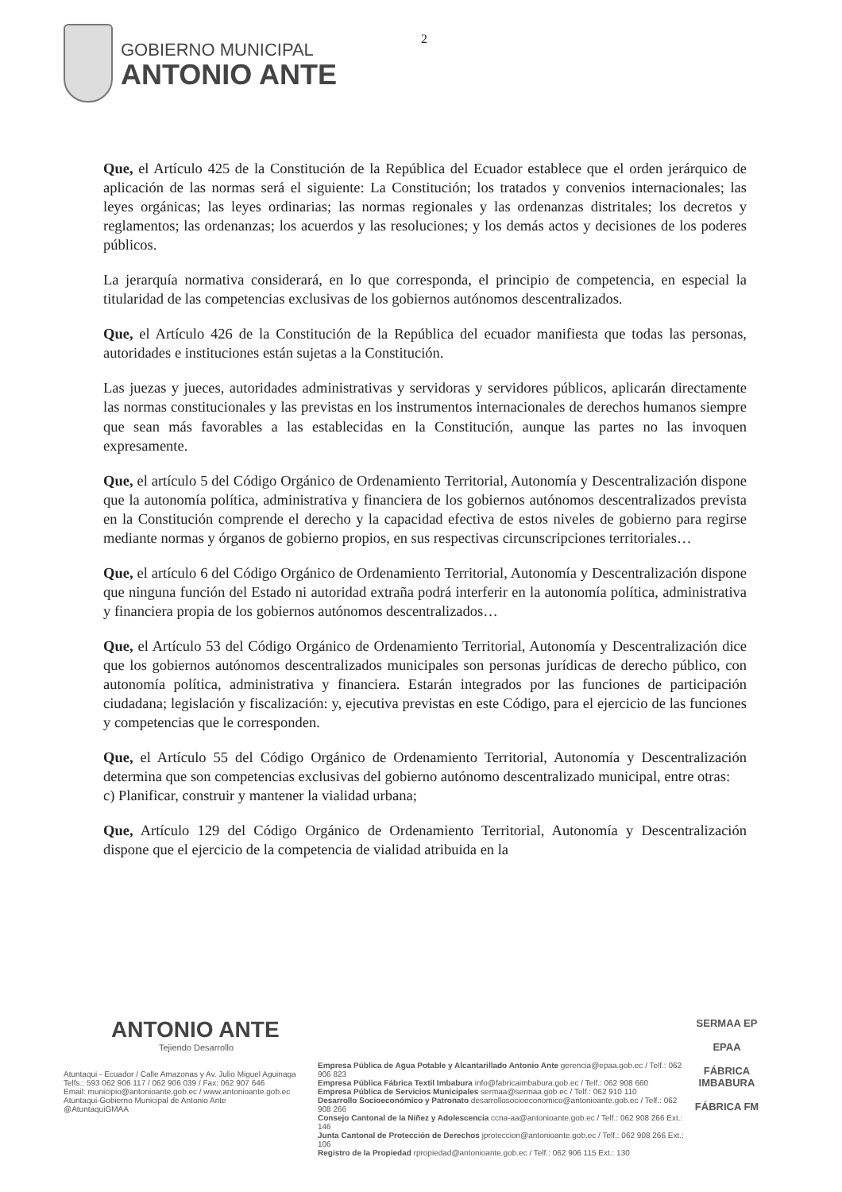GOBIERNO MUNICIPAL
ANTONIO ANTE
2
Que, el Artículo 425 de la Constitución de la República del Ecuador establece que el orden jerárquico de aplicación de las normas será el siguiente: La Constitución; los tratados y convenios internacionales; las leyes orgánicas; las leyes ordinarias; las normas regionales y las ordenanzas distritales; los decretos y reglamentos; las ordenanzas; los acuerdos y las resoluciones; y los demás actos y decisiones de los poderes públicos.
La jerarquía normativa considerará, en lo que corresponda, el principio de competencia, en especial la titularidad de las competencias exclusivas de los gobiernos autónomos descentralizados.
Que, el Artículo 426 de la Constitución de la República del ecuador manifiesta que todas las personas, autoridades e instituciones están sujetas a la Constitución.
Las juezas y jueces, autoridades administrativas y servidoras y servidores públicos, aplicarán directamente las normas constitucionales y las previstas en los instrumentos internacionales de derechos humanos siempre que sean más favorables a las establecidas en la Constitución, aunque las partes no las invoquen expresamente.
Que, el artículo 5 del Código Orgánico de Ordenamiento Territorial, Autonomía y Descentralización dispone que la autonomía política, administrativa y financiera de los gobiernos autónomos descentralizados prevista en la Constitución comprende el derecho y la capacidad efectiva de estos niveles de gobierno para regirse mediante normas y órganos de gobierno propios, en sus respectivas circunscripciones territoriales…
Que, el artículo 6 del Código Orgánico de Ordenamiento Territorial, Autonomía y Descentralización dispone que ninguna función del Estado ni autoridad extraña podrá interferir en la autonomía política, administrativa y financiera propia de los gobiernos autónomos descentralizados…
Que, el Artículo 53 del Código Orgánico de Ordenamiento Territorial, Autonomía y Descentralización dice que los gobiernos autónomos descentralizados municipales son personas jurídicas de derecho público, con autonomía política, administrativa y financiera. Estarán integrados por las funciones de participación ciudadana; legislación y fiscalización: y, ejecutiva previstas en este Código, para el ejercicio de las funciones y competencias que le corresponden.
Que, el Artículo 55 del Código Orgánico de Ordenamiento Territorial, Autonomía y Descentralización determina que son competencias exclusivas del gobierno autónomo descentralizado municipal, entre otras:
c) Planificar, construir y mantener la vialidad urbana;
Que, Artículo 129 del Código Orgánico de Ordenamiento Territorial, Autonomía y Descentralización dispone que el ejercicio de la competencia de vialidad atribuida en la
ANTONIO ANTE
Tejiendo Desarrollo
Atuntaqui - Ecuador / Calle Amazonas y Av. Julio Miguel Aguinaga
Telfs.: 593 062 906 117 / 062 906 039 / Fax: 062 907 646
Email: municipio@antonioante.gob.ec / www.antonioante.gob.ec
Atuntaqui-Gobierno Municipal de Antonio Ante
@AtuntaquiGMAA
Empresa Pública de Agua Potable y Alcantarillado Antonio Ante gerencia@epaa.gob.ec / Telf.: 062 906 823
Empresa Pública Fábrica Textil Imbabura info@fabricaimbabura.gob.ec / Telf.: 062 908 660
Empresa Pública de Servicios Municipales sermaa@sermaa.gob.ec / Telf.: 062 910 110
Desarrollo Socioeconómico y Patronato desarrollosocioeconomico@antonioante.gob.ec / Telf.: 062 908 266
Consejo Cantonal de la Niñez y Adolescencia ccna-aa@antonioante.gob.ec / Telf.: 062 908 266 Ext.: 146
Junta Cantonal de Protección de Derechos jproteccion@antonioante.gob.ec / Telf.: 062 908 266 Ext.: 106
Registro de la Propiedad rpropiedad@antonioante.gob.ec / Telf.: 062 906 115 Ext.: 130
SERMAA EP
EPAA
FÁBRICA IMBABURA
FÁBRICA FM